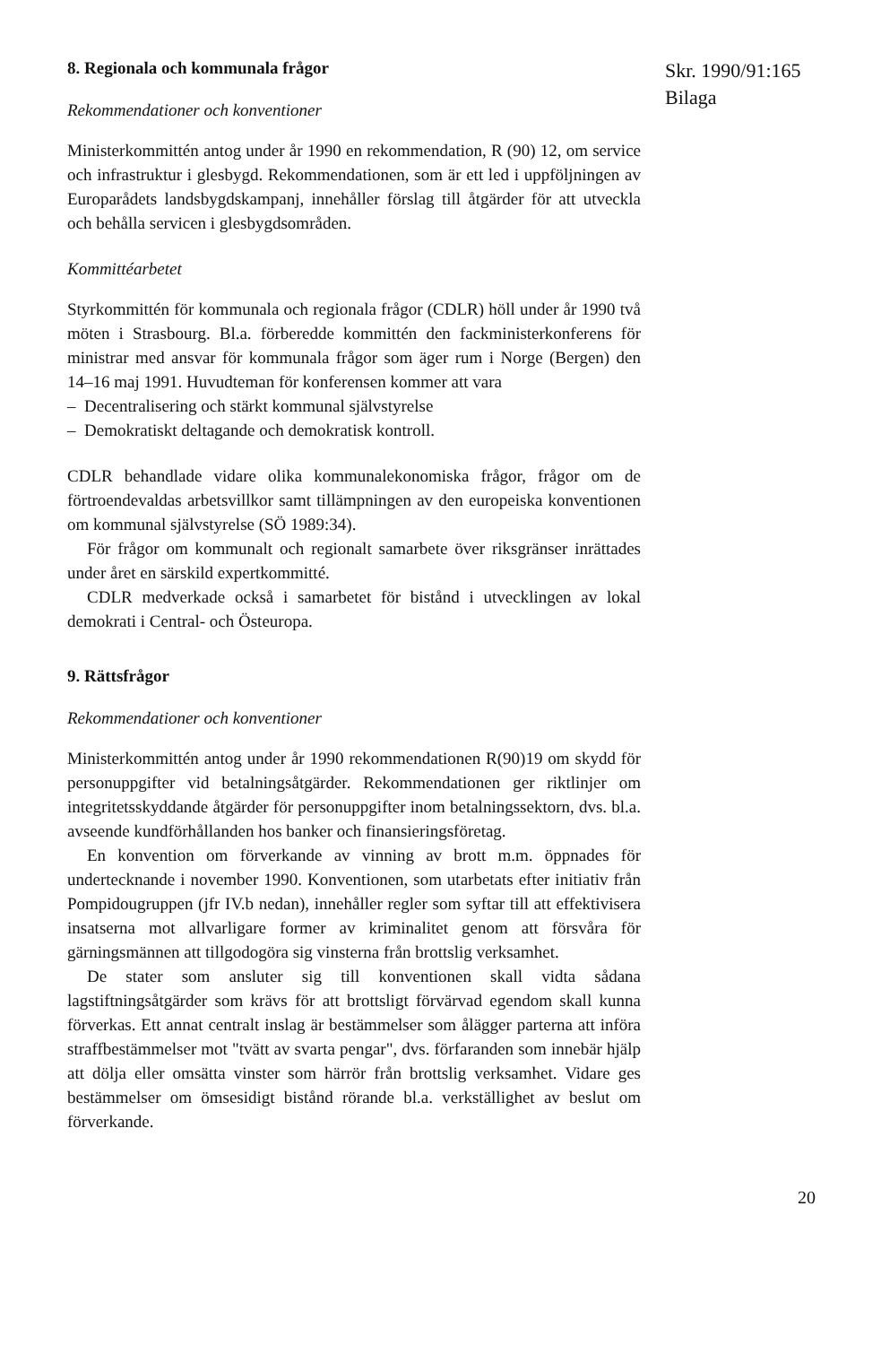8. Regionala och kommunala frågor
Rekommendationer och konventioner
Ministerkommittén antog under år 1990 en rekommendation, R (90) 12, om service och infrastruktur i glesbygd. Rekommendationen, som är ett led i uppföljningen av Europarådets landsbygdskampanj, innehåller förslag till åtgärder för att utveckla och behålla servicen i glesbygdsområden.
Kommittéarbetet
Styrkommittén för kommunala och regionala frågor (CDLR) höll under år 1990 två möten i Strasbourg. Bl.a. förberedde kommittén den fackministerkonferens för ministrar med ansvar för kommunala frågor som äger rum i Norge (Bergen) den 14–16 maj 1991. Huvudteman för konferensen kommer att vara
– Decentralisering och stärkt kommunal självstyrelse
– Demokratiskt deltagande och demokratisk kontroll.
CDLR behandlade vidare olika kommunalekonomiska frågor, frågor om de förtroendevaldas arbetsvillkor samt tillämpningen av den europeiska konventionen om kommunal självstyrelse (SÖ 1989:34).
För frågor om kommunalt och regionalt samarbete över riksgränser inrättades under året en särskild expertkommitté.
CDLR medverkade också i samarbetet för bistånd i utvecklingen av lokal demokrati i Central- och Östeuropa.
9. Rättsfrågor
Rekommendationer och konventioner
Ministerkommittén antog under år 1990 rekommendationen R(90)19 om skydd för personuppgifter vid betalningsåtgärder. Rekommendationen ger riktlinjer om integritetsskyddande åtgärder för personuppgifter inom betalningssektorn, dvs. bl.a. avseende kundförhållanden hos banker och finansieringsföretag.
En konvention om förverkande av vinning av brott m.m. öppnades för undertecknande i november 1990. Konventionen, som utarbetats efter initiativ från Pompidougruppen (jfr IV.b nedan), innehåller regler som syftar till att effektivisera insatserna mot allvarligare former av kriminalitet genom att försvåra för gärningsmännen att tillgodogöra sig vinsterna från brottslig verksamhet.
De stater som ansluter sig till konventionen skall vidta sådana lagstiftningsåtgärder som krävs för att brottsligt förvärvad egendom skall kunna förverkas. Ett annat centralt inslag är bestämmelser som ålägger parterna att införa straffbestämmelser mot "tvätt av svarta pengar", dvs. förfaranden som innebär hjälp att dölja eller omsätta vinster som härrör från brottslig verksamhet. Vidare ges bestämmelser om ömsesidigt bistånd rörande bl.a. verkställighet av beslut om förverkande.
Skr. 1990/91:165
Bilaga
20